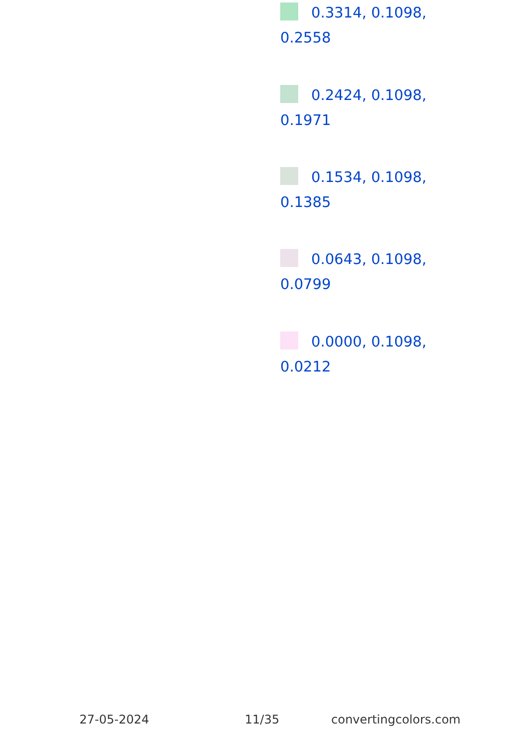0.3314, 0.1098, 0.2558
0.2424, 0.1098, 0.1971
0.1534, 0.1098, 0.1385
0.0643, 0.1098, 0.0799
0.0000, 0.1098, 0.0212
27-05-2024 11/35 convertingcolors.com